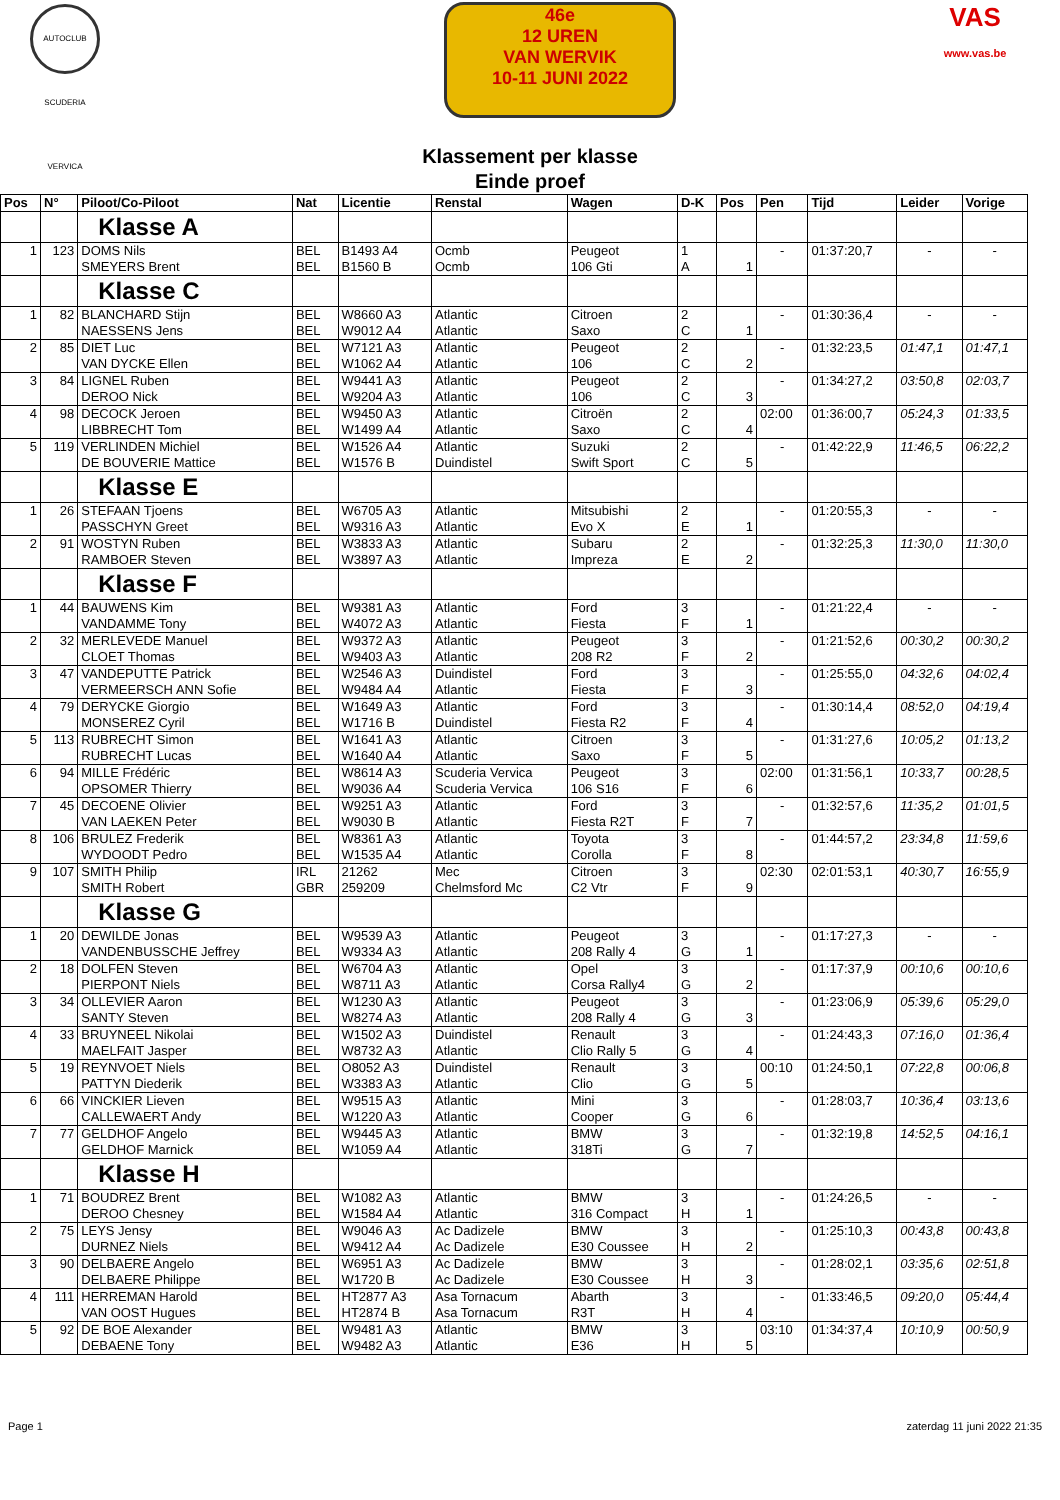AUTOCLUB SCUDERIA VERVICA
46e
12 UREN
VAN WERVIK
10-11 JUNI 2022
VAS
www.vas.be
Klassement per klasse
Einde proef
| Pos | N° | Piloot/Co-Piloot | Nat | Licentie | Renstal | Wagen | D-K | Pos | Pen | Tijd | Leider | Vorige |
| --- | --- | --- | --- | --- | --- | --- | --- | --- | --- | --- | --- | --- |
| | | Klasse A | | | | | | | | | | |
| 1 | 123 | DOMS Nils SMEYERS Brent | BEL BEL | B1493 A4 B1560 B | Ocmb Ocmb | Peugeot 106 Gti | 1 A | 1 | - | 01:37:20,7 | - | - |
| | | Klasse C | | | | | | | | | | |
| 1 | 82 | BLANCHARD Stijn NAESSENS Jens | BEL BEL | W8660 A3 W9012 A4 | Atlantic Atlantic | Citroen Saxo | 2 C | 1 | - | 01:30:36,4 | - | - |
| 2 | 85 | DIET Luc VAN DYCKE Ellen | BEL BEL | W7121 A3 W1062 A4 | Atlantic Atlantic | Peugeot 106 | 2 C | 2 | - | 01:32:23,5 | 01:47,1 | 01:47,1 |
| 3 | 84 | LIGNEL Ruben DEROO Nick | BEL BEL | W9441 A3 W9204 A3 | Atlantic Atlantic | Peugeot 106 | 2 C | 3 | - | 01:34:27,2 | 03:50,8 | 02:03,7 |
| 4 | 98 | DECOCK Jeroen LIBBRECHT Tom | BEL BEL | W9450 A3 W1499 A4 | Atlantic Atlantic | Citroën Saxo | 2 C | 4 | 02:00 | 01:36:00,7 | 05:24,3 | 01:33,5 |
| 5 | 119 | VERLINDEN Michiel DE BOUVERIE Mattice | BEL BEL | W1526 A4 W1576 B | Atlantic Duindistel | Suzuki Swift Sport | 2 C | 5 | - | 01:42:22,9 | 11:46,5 | 06:22,2 |
| | | Klasse E | | | | | | | | | | |
| 1 | 26 | STEFAAN Tjoens PASSCHYN Greet | BEL BEL | W6705 A3 W9316 A3 | Atlantic Atlantic | Mitsubishi Evo X | 2 E | 1 | - | 01:20:55,3 | - | - |
| 2 | 91 | WOSTYN Ruben RAMBOER Steven | BEL BEL | W3833 A3 W3897 A3 | Atlantic Atlantic | Subaru Impreza | 2 E | 2 | - | 01:32:25,3 | 11:30,0 | 11:30,0 |
| | | Klasse F | | | | | | | | | | |
| 1 | 44 | BAUWENS Kim VANDAMME Tony | BEL BEL | W9381 A3 W4072 A3 | Atlantic Atlantic | Ford Fiesta | 3 F | 1 | - | 01:21:22,4 | - | - |
| 2 | 32 | MERLEVEDE Manuel CLOET Thomas | BEL BEL | W9372 A3 W9403 A3 | Atlantic Atlantic | Peugeot 208 R2 | 3 F | 2 | - | 01:21:52,6 | 00:30,2 | 00:30,2 |
| 3 | 47 | VANDEPUTTE Patrick VERMEERSCH ANN Sofie | BEL BEL | W2546 A3 W9484 A4 | Duindistel Atlantic | Ford Fiesta | 3 F | 3 | - | 01:25:55,0 | 04:32,6 | 04:02,4 |
| 4 | 79 | DERYCKE Giorgio MONSEREZ Cyril | BEL BEL | W1649 A3 W1716 B | Atlantic Duindistel | Ford Fiesta R2 | 3 F | 4 | - | 01:30:14,4 | 08:52,0 | 04:19,4 |
| 5 | 113 | RUBRECHT Simon RUBRECHT Lucas | BEL BEL | W1641 A3 W1640 A4 | Atlantic Atlantic | Citroen Saxo | 3 F | 5 | - | 01:31:27,6 | 10:05,2 | 01:13,2 |
| 6 | 94 | MILLE Frédéric OPSOMER Thierry | BEL BEL | W8614 A3 W9036 A4 | Scuderia Vervica Scuderia Vervica | Peugeot 106 S16 | 3 F | 6 | 02:00 | 01:31:56,1 | 10:33,7 | 00:28,5 |
| 7 | 45 | DECOENE Olivier VAN LAEKEN Peter | BEL BEL | W9251 A3 W9030 B | Atlantic Atlantic | Ford Fiesta R2T | 3 F | 7 | - | 01:32:57,6 | 11:35,2 | 01:01,5 |
| 8 | 106 | BRULEZ Frederik WYDOODT Pedro | BEL BEL | W8361 A3 W1535 A4 | Atlantic Atlantic | Toyota Corolla | 3 F | 8 | - | 01:44:57,2 | 23:34,8 | 11:59,6 |
| 9 | 107 | SMITH Philip SMITH Robert | IRL GBR | 21262 259209 | Mec Chelmsford Mc | Citroen C2 Vtr | 3 F | 9 | 02:30 | 02:01:53,1 | 40:30,7 | 16:55,9 |
| | | Klasse G | | | | | | | | | | |
| 1 | 20 | DEWILDE Jonas VANDENBUSSCHE Jeffrey | BEL BEL | W9539 A3 W9334 A3 | Atlantic Atlantic | Peugeot 208 Rally 4 | 3 G | 1 | - | 01:17:27,3 | - | - |
| 2 | 18 | DOLFEN Steven PIERPONT Niels | BEL BEL | W6704 A3 W8711 A3 | Atlantic Atlantic | Opel Corsa Rally4 | 3 G | 2 | - | 01:17:37,9 | 00:10,6 | 00:10,6 |
| 3 | 34 | OLLEVIER Aaron SANTY Steven | BEL BEL | W1230 A3 W8274 A3 | Atlantic Atlantic | Peugeot 208 Rally 4 | 3 G | 3 | - | 01:23:06,9 | 05:39,6 | 05:29,0 |
| 4 | 33 | BRUYNEEL Nikolai MAELFAIT Jasper | BEL BEL | W1502 A3 W8732 A3 | Duindistel Atlantic | Renault Clio Rally 5 | 3 G | 4 | - | 01:24:43,3 | 07:16,0 | 01:36,4 |
| 5 | 19 | REYNVOET Niels PATTYN Diederik | BEL BEL | O8052 A3 W3383 A3 | Duindistel Atlantic | Renault Clio | 3 G | 5 | 00:10 | 01:24:50,1 | 07:22,8 | 00:06,8 |
| 6 | 66 | VINCKIER Lieven CALLEWAERT Andy | BEL BEL | W9515 A3 W1220 A3 | Atlantic Atlantic | Mini Cooper | 3 G | 6 | - | 01:28:03,7 | 10:36,4 | 03:13,6 |
| 7 | 77 | GELDHOF Angelo GELDHOF Marnick | BEL BEL | W9445 A3 W1059 A4 | Atlantic Atlantic | BMW 318Ti | 3 G | 7 | - | 01:32:19,8 | 14:52,5 | 04:16,1 |
| | | Klasse H | | | | | | | | | | |
| 1 | 71 | BOUDREZ Brent DEROO Chesney | BEL BEL | W1082 A3 W1584 A4 | Atlantic Atlantic | BMW 316 Compact | 3 H | 1 | - | 01:24:26,5 | - | - |
| 2 | 75 | LEYS Jensy DURNEZ Niels | BEL BEL | W9046 A3 W9412 A4 | Ac Dadizele Ac Dadizele | BMW E30 Coussee | 3 H | 2 | - | 01:25:10,3 | 00:43,8 | 00:43,8 |
| 3 | 90 | DELBAERE Angelo DELBAERE Philippe | BEL BEL | W6951 A3 W1720 B | Ac Dadizele Ac Dadizele | BMW E30 Coussee | 3 H | 3 | - | 01:28:02,1 | 03:35,6 | 02:51,8 |
| 4 | 111 | HERREMAN Harold VAN OOST Hugues | BEL BEL | HT2877 A3 HT2874 B | Asa Tornacum Asa Tornacum | Abarth R3T | 3 H | 4 | - | 01:33:46,5 | 09:20,0 | 05:44,4 |
| 5 | 92 | DE BOE Alexander DEBAENE Tony | BEL BEL | W9481 A3 W9482 A3 | Atlantic Atlantic | BMW E36 | 3 H | 5 | 03:10 | 01:34:37,4 | 10:10,9 | 00:50,9 |
Page 1 zaterdag 11 juni 2022 21:35